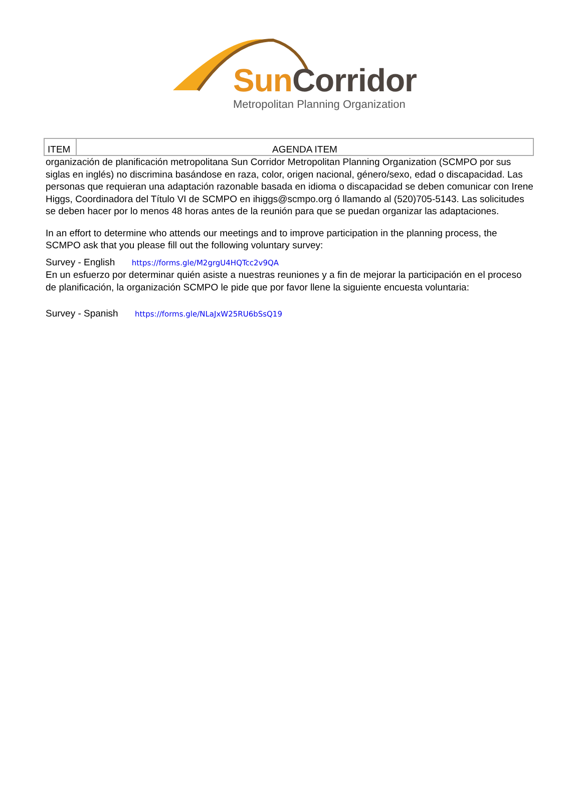Sun Corridor
Metropolitan Planning Organization
| ITEM | AGENDA ITEM |
| --- | --- |
organización de planificación metropolitana Sun Corridor Metropolitan Planning Organization (SCMPO por sus siglas en inglés) no discrimina basándose en raza, color, origen nacional, género/sexo, edad o discapacidad. Las personas que requieran una adaptación razonable basada en idioma o discapacidad se deben comunicar con Irene Higgs, Coordinadora del Título VI de SCMPO en ihiggs@scmpo.org ó llamando al (520)705-5143. Las solicitudes se deben hacer por lo menos 48 horas antes de la reunión para que se puedan organizar las adaptaciones.
In an effort to determine who attends our meetings and to improve participation in the planning process, the SCMPO ask that you please fill out the following voluntary survey:
Survey - English https://forms.gle/M2grgU4HQTcc2v9QA
En un esfuerzo por determinar quién asiste a nuestras reuniones y a fin de mejorar la participación en el proceso de planificación, la organización SCMPO le pide que por favor llene la siguiente encuesta voluntaria:
Survey - Spanish https://forms.gle/NLaJxW25RU6bSsQ19